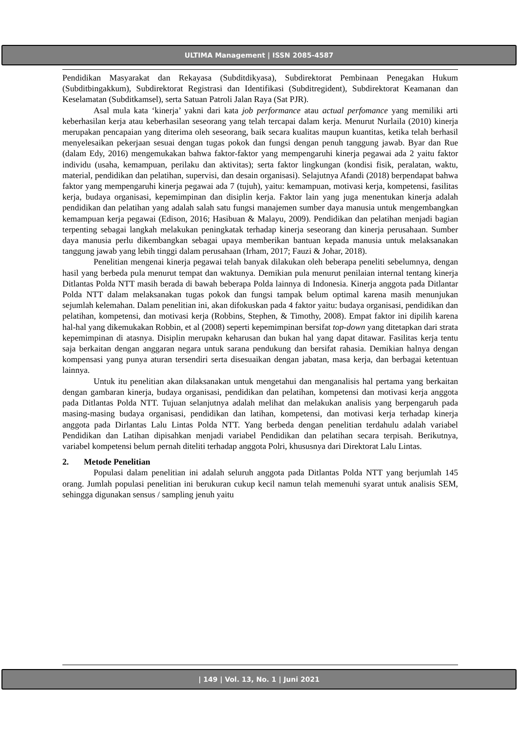ULTIMA Management | ISSN 2085-4587
Pendidikan Masyarakat dan Rekayasa (Subditdikyasa), Subdirektorat Pembinaan Penegakan Hukum (Subditbingakkum), Subdirektorat Registrasi dan Identifikasi (Subditregident), Subdirektorat Keamanan dan Keselamatan (Subditkamsel), serta Satuan Patroli Jalan Raya (Sat PJR).
Asal mula kata ‘kinerja’ yakni dari kata job performance atau actual perfomance yang memiliki arti keberhasilan kerja atau keberhasilan seseorang yang telah tercapai dalam kerja. Menurut Nurlaila (2010) kinerja merupakan pencapaian yang diterima oleh seseorang, baik secara kualitas maupun kuantitas, ketika telah berhasil menyelesaikan pekerjaan sesuai dengan tugas pokok dan fungsi dengan penuh tanggung jawab. Byar dan Rue (dalam Edy, 2016) mengemukakan bahwa faktor-faktor yang mempengaruhi kinerja pegawai ada 2 yaitu faktor individu (usaha, kemampuan, perilaku dan aktivitas); serta faktor lingkungan (kondisi fisik, peralatan, waktu, material, pendidikan dan pelatihan, supervisi, dan desain organisasi). Selajutnya Afandi (2018) berpendapat bahwa faktor yang mempengaruhi kinerja pegawai ada 7 (tujuh), yaitu: kemampuan, motivasi kerja, kompetensi, fasilitas kerja, budaya organisasi, kepemimpinan dan disiplin kerja. Faktor lain yang juga menentukan kinerja adalah pendidikan dan pelatihan yang adalah salah satu fungsi manajemen sumber daya manusia untuk mengembangkan kemampuan kerja pegawai (Edison, 2016; Hasibuan & Malayu, 2009). Pendidikan dan pelatihan menjadi bagian terpenting sebagai langkah melakukan peningkatak terhadap kinerja seseorang dan kinerja perusahaan. Sumber daya manusia perlu dikembangkan sebagai upaya memberikan bantuan kepada manusia untuk melaksanakan tanggung jawab yang lebih tinggi dalam perusahaan (Irham, 2017; Fauzi & Johar, 2018).
Penelitian mengenai kinerja pegawai telah banyak dilakukan oleh beberapa peneliti sebelumnya, dengan hasil yang berbeda pula menurut tempat dan waktunya. Demikian pula menurut penilaian internal tentang kinerja Ditlantas Polda NTT masih berada di bawah beberapa Polda lainnya di Indonesia. Kinerja anggota pada Ditlantar Polda NTT dalam melaksanakan tugas pokok dan fungsi tampak belum optimal karena masih menunjukan sejumlah kelemahan. Dalam penelitian ini, akan difokuskan pada 4 faktor yaitu: budaya organisasi, pendidikan dan pelatihan, kompetensi, dan motivasi kerja (Robbins, Stephen, & Timothy, 2008). Empat faktor ini dipilih karena hal-hal yang dikemukakan Robbin, et al (2008) seperti kepemimpinan bersifat top-down yang ditetapkan dari strata kepemimpinan di atasnya. Disiplin merupakn keharusan dan bukan hal yang dapat ditawar. Fasilitas kerja tentu saja berkaitan dengan anggaran negara untuk sarana pendukung dan bersifat rahasia. Demikian halnya dengan kompensasi yang punya aturan tersendiri serta disesuaikan dengan jabatan, masa kerja, dan berbagai ketentuan lainnya.
Untuk itu penelitian akan dilaksanakan untuk mengetahui dan menganalisis hal pertama yang berkaitan dengan gambaran kinerja, budaya organisasi, pendidikan dan pelatihan, kompetensi dan motivasi kerja anggota pada Ditlantas Polda NTT. Tujuan selanjutnya adalah melihat dan melakukan analisis yang berpengaruh pada masing-masing budaya organisasi, pendidikan dan latihan, kompetensi, dan motivasi kerja terhadap kinerja anggota pada Dirlantas Lalu Lintas Polda NTT. Yang berbeda dengan penelitian terdahulu adalah variabel Pendidikan dan Latihan dipisahkan menjadi variabel Pendidikan dan pelatihan secara terpisah. Berikutnya, variabel kompetensi belum pernah diteliti terhadap anggota Polri, khususnya dari Direktorat Lalu Lintas.
2. Metode Penelitian
Populasi dalam penelitian ini adalah seluruh anggota pada Ditlantas Polda NTT yang berjumlah 145 orang. Jumlah populasi penelitian ini berukuran cukup kecil namun telah memenuhi syarat untuk analisis SEM, sehingga digunakan sensus / sampling jenuh yaitu
| 149 | Vol. 13, No. 1 | Juni 2021